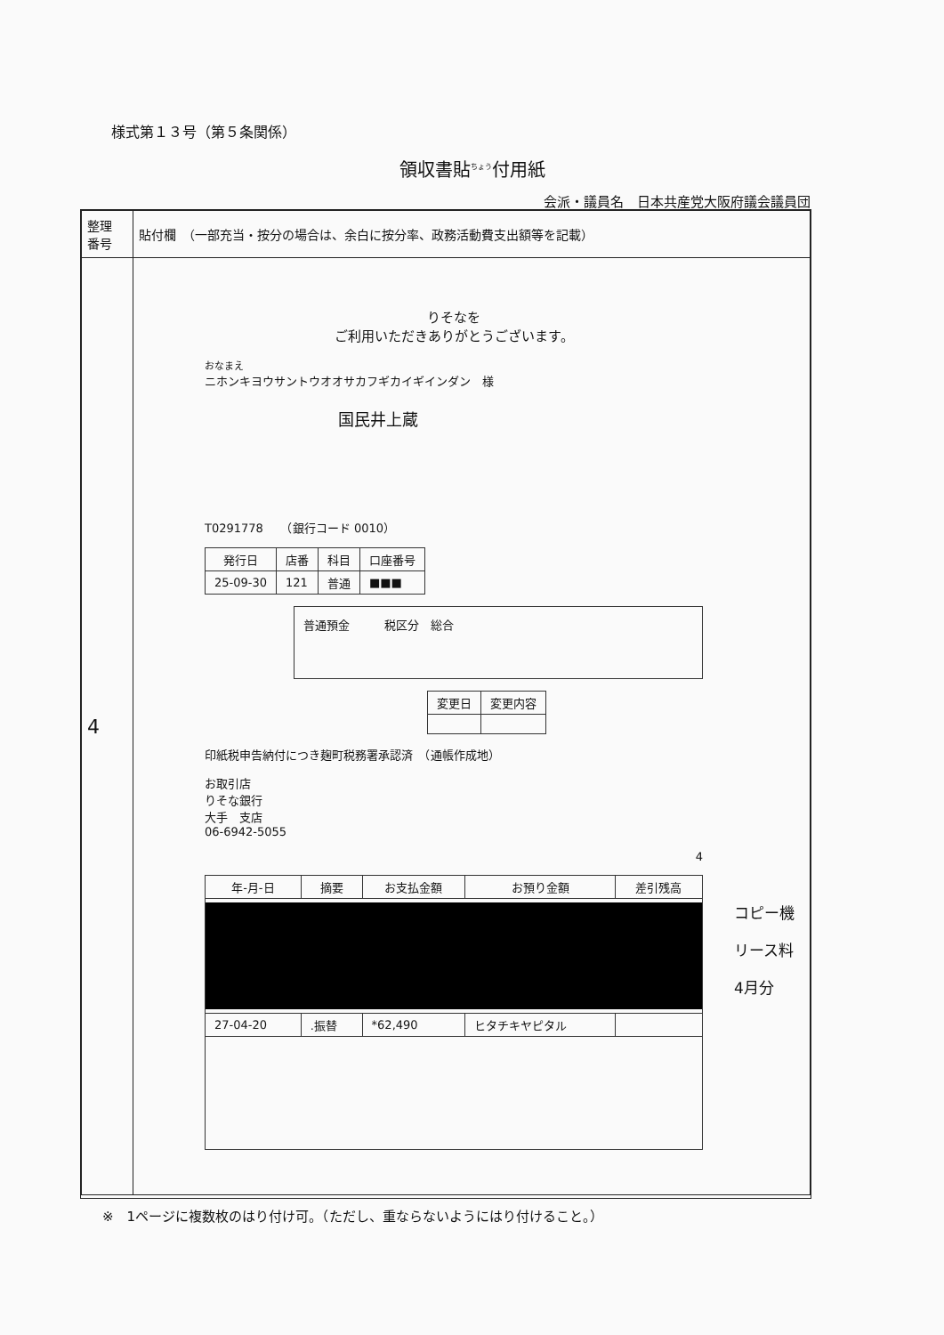様式第１３号（第５条関係）
領収書貼<sup>ちょう</sup>付用紙
会派・議員名　日本共産党大阪府議会議員団
| 整理 番号 | 貼付欄 （一部充当・按分の場合は、余白に按分率、政務活動費支出額等を記載） |
| 4 | |
りそなを
ご利用いただきありがとうございます。
おなまえ
ニホンキヨウサントウオオサカフギカイギインダン　様
国民井上蔵
T0291778　　（銀行コード 0010）
| 発行日 | 店番 | 科目 | 口座番号 |
| --- | --- | --- | --- |
| 25-09-30 | 121 | 普通 | ■■■ |
普通預金　　　税区分　総合
| 変更日 | 変更内容 |
| --- | --- |
印紙税申告納付につき麹町税務署承認済　（通帳作成地）
お取引店
りそな銀行
大手　支店
06-6942-5055
4
| 年-月-日 | 摘要 | お支払金額 | お預り金額 | 差引残高 |
| --- | --- | --- | --- | --- |
| 27-04-20 | .振替 | *62,490 | ヒタチキヤピタル | |
コピー機
リース料
4月分
※　1ページに複数枚のはり付け可。（ただし、重ならないようにはり付けること。）